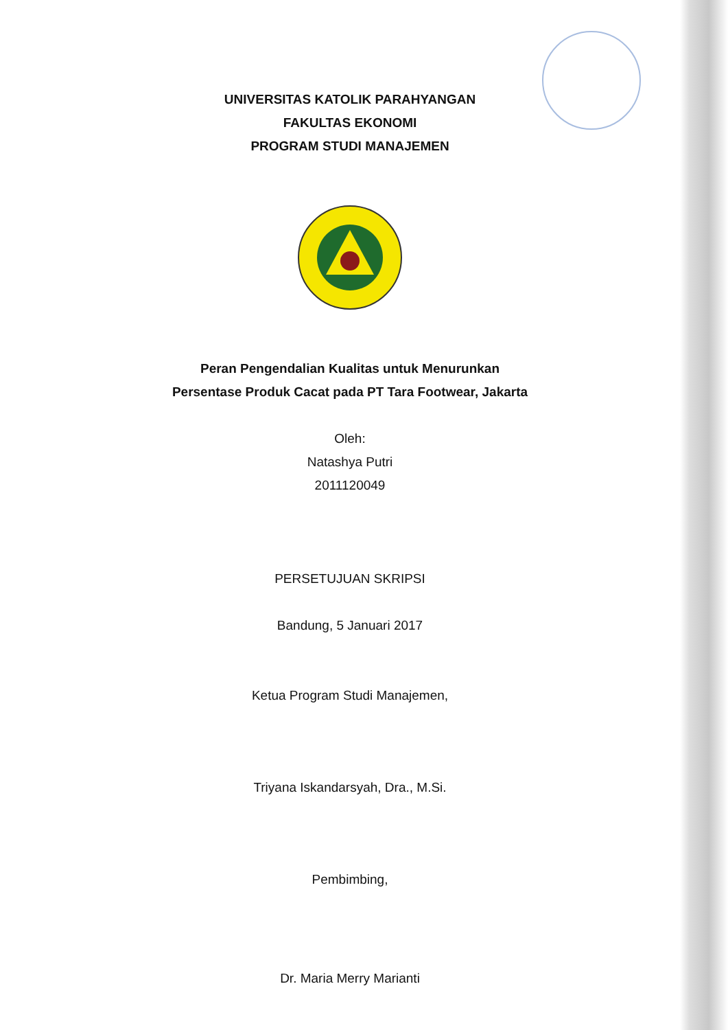UNIVERSITAS KATOLIK PARAHYANGAN
FAKULTAS EKONOMI
PROGRAM STUDI MANAJEMEN
Peran Pengendalian Kualitas untuk Menurunkan
Persentase Produk Cacat pada PT Tara Footwear, Jakarta
Oleh:
Natashya Putri
2011120049
PERSETUJUAN SKRIPSI
Bandung, 5 Januari 2017
Ketua Program Studi Manajemen,
Triyana Iskandarsyah, Dra., M.Si.
Pembimbing,
Dr. Maria Merry Marianti